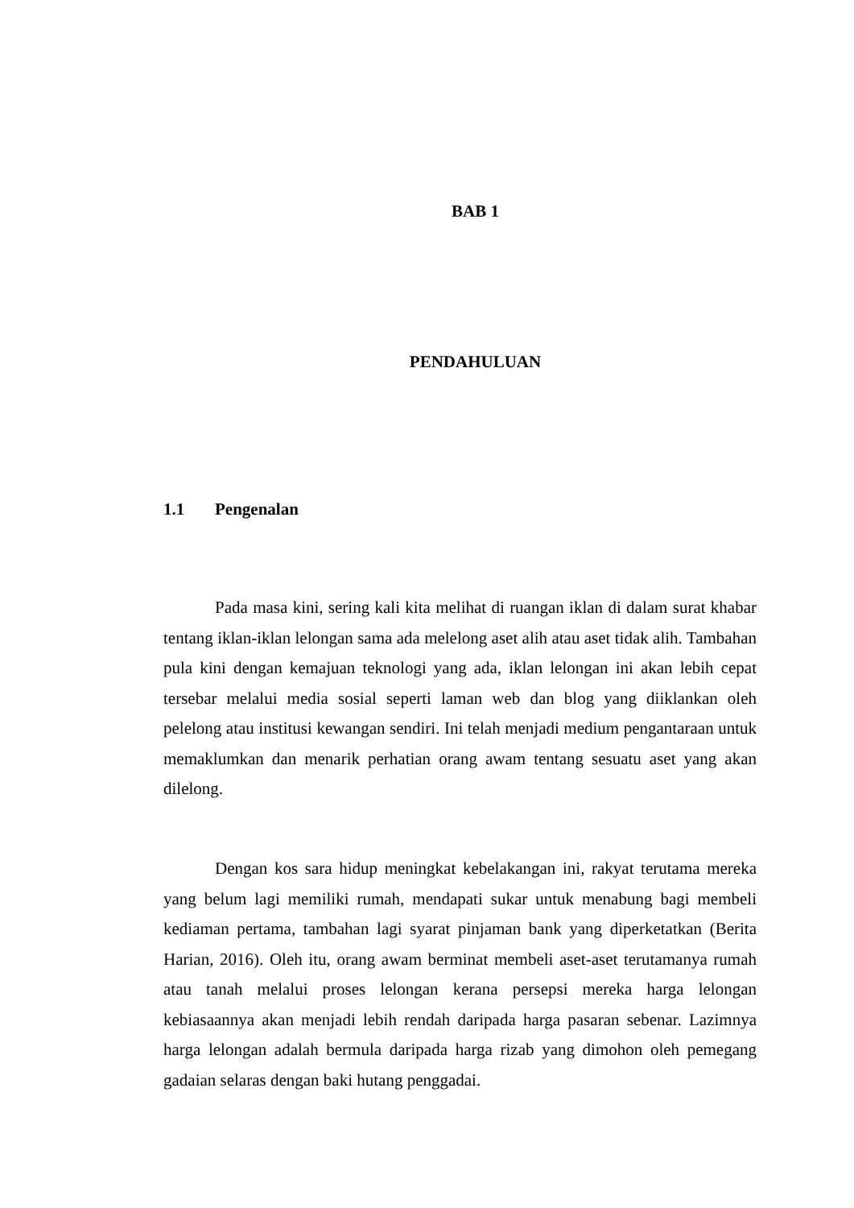BAB 1
PENDAHULUAN
1.1 Pengenalan
Pada masa kini, sering kali kita melihat di ruangan iklan di dalam surat khabar tentang iklan-iklan lelongan sama ada melelong aset alih atau aset tidak alih. Tambahan pula kini dengan kemajuan teknologi yang ada, iklan lelongan ini akan lebih cepat tersebar melalui media sosial seperti laman web dan blog yang diiklankan oleh pelelong atau institusi kewangan sendiri. Ini telah menjadi medium pengantaraan untuk memaklumkan dan menarik perhatian orang awam tentang sesuatu aset yang akan dilelong.
Dengan kos sara hidup meningkat kebelakangan ini, rakyat terutama mereka yang belum lagi memiliki rumah, mendapati sukar untuk menabung bagi membeli kediaman pertama, tambahan lagi syarat pinjaman bank yang diperketatkan (Berita Harian, 2016). Oleh itu, orang awam berminat membeli aset-aset terutamanya rumah atau tanah melalui proses lelongan kerana persepsi mereka harga lelongan kebiasaannya akan menjadi lebih rendah daripada harga pasaran sebenar. Lazimnya harga lelongan adalah bermula daripada harga rizab yang dimohon oleh pemegang gadaian selaras dengan baki hutang penggadai.